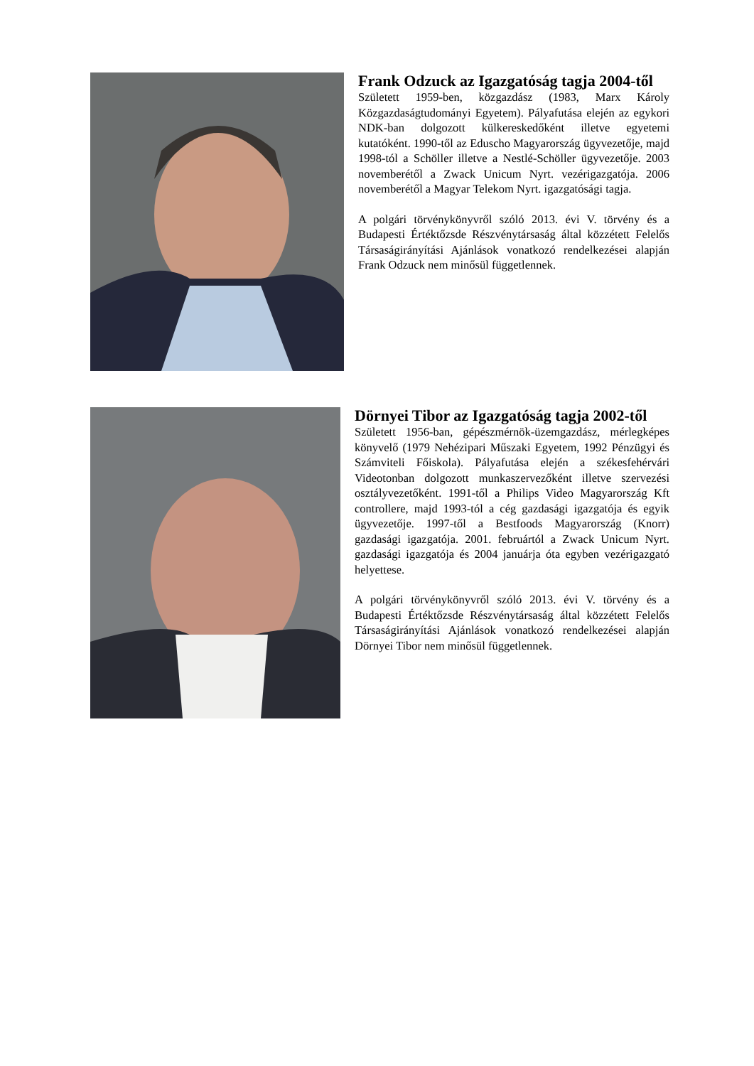Frank Odzuck az Igazgatóság tagja 2004-től
Született 1959-ben, közgazdász (1983, Marx Károly Közgazdaságtudományi Egyetem). Pályafutása elején az egykori NDK-ban dolgozott külkereskedőként illetve egyetemi kutatóként. 1990-től az Eduscho Magyarország ügyvezetője, majd 1998-tól a Schöller illetve a Nestlé-Schöller ügyvezetője. 2003 novemberétől a Zwack Unicum Nyrt. vezérigazgatója. 2006 novemberétől a Magyar Telekom Nyrt. igazgatósági tagja.
A polgári törvénykönyvről szóló 2013. évi V. törvény és a Budapesti Értéktőzsde Részvénytársaság által közzétett Felelős Társaságirányítási Ajánlások vonatkozó rendelkezései alapján Frank Odzuck nem minősül függetlennek.
Dörnyei Tibor az Igazgatóság tagja 2002-től
Született 1956-ban, gépészmérnök-üzemgazdász, mérlegképes könyvelő (1979 Nehézipari Műszaki Egyetem, 1992 Pénzügyi és Számviteli Főiskola). Pályafutása elején a székesfehérvári Videotonban dolgozott munkaszervezőként illetve szervezési osztályvezetőként. 1991-től a Philips Video Magyarország Kft controllere, majd 1993-tól a cég gazdasági igazgatója és egyik ügyvezetője. 1997-től a Bestfoods Magyarország (Knorr) gazdasági igazgatója. 2001. februártól a Zwack Unicum Nyrt. gazdasági igazgatója és 2004 januárja óta egyben vezérigazgató helyettese.
A polgári törvénykönyvről szóló 2013. évi V. törvény és a Budapesti Értéktőzsde Részvénytársaság által közzétett Felelős Társaságirányítási Ajánlások vonatkozó rendelkezései alapján Dörnyei Tibor nem minősül függetlennek.